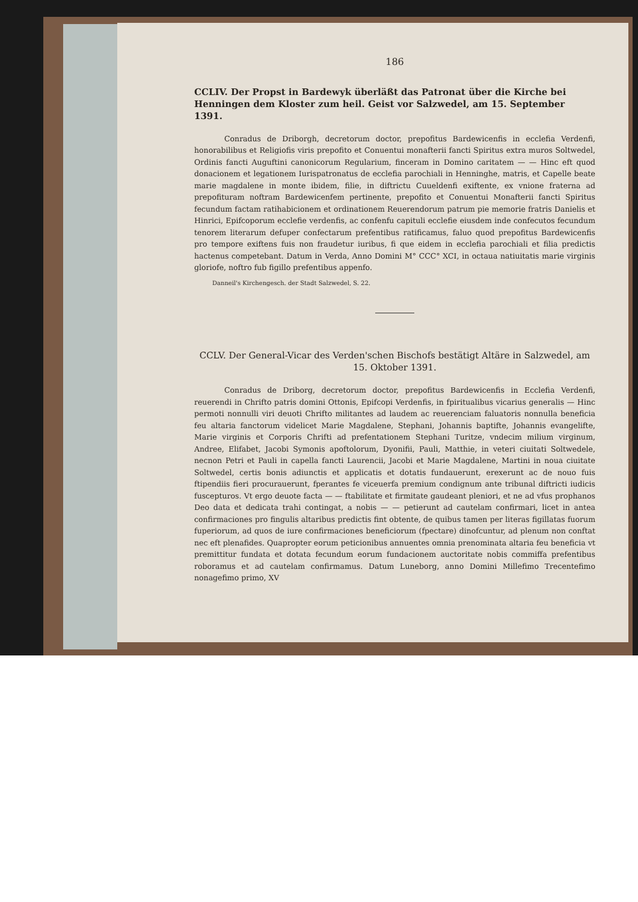186
CCLIV. Der Propst in Bardewyk überläßt das Patronat über die Kirche bei Henningen dem Kloster zum heil. Geist vor Salzwedel, am 15. September 1391.
Conradus de Driborgh, decretorum doctor, prepofitus Bardewicenfis in ecclefia Verdenfi, honorabilibus et Religiofis viris prepofito et Conuentui monafterii fancti Spiritus extra muros Soltwedel, Ordinis fancti Auguftini canonicorum Regularium, finceram in Domino caritatem — — Hinc eft quod donacionem et legationem Iurispatronatus de ecclefia parochiali in Henninghe, matris, et Capelle beate marie magdalene in monte ibidem, filie, in diftrictu Cuueldenfi exiftente, ex vnione fraterna ad prepofituram noftram Bardewicenfem pertinente, prepofito et Conuentui Monafterii fancti Spiritus fecundum factam ratihabicionem et ordinationem Reuerendorum patrum pie memorie fratris Danielis et Hinrici, Epifcoporum ecclefie verdenfis, ac confenfu capituli ecclefie eiusdem inde confecutos fecundum tenorem literarum defuper confectarum prefentibus ratificamus, faluo quod prepofitus Bardewicenfis pro tempore exiftens fuis non fraudetur iuribus, fi que eidem in ecclefia parochiali et filia predictis hactenus competebant. Datum in Verda, Anno Domini M° CCC° XCI, in octaua natiuitatis marie virginis gloriofe, noftro fub figillo prefentibus appenfo.
Danneil's Kirchengesch. der Stadt Salzwedel, S. 22.
CCLV. Der General-Vicar des Verden'schen Bischofs bestätigt Altäre in Salzwedel, am 15. Oktober 1391.
Conradus de Driborg, decretorum doctor, prepofitus Bardewicenfis in Ecclefia Verdenfi, reuerendi in Chrifto patris domini Ottonis, Epifcopi Verdenfis, in fpiritualibus vicarius generalis — Hinc permoti nonnulli viri deuoti Chrifto militantes ad laudem ac reuerenciam faluatoris nonnulla beneficia feu altaria fanctorum videlicet Marie Magdalene, Stephani, Johannis baptifte, Johannis evangelifte, Marie virginis et Corporis Chrifti ad prefentationem Stephani Turitze, vndecim milium virginum, Andree, Elifabet, Jacobi Symonis apoftolorum, Dyonifii, Pauli, Matthie, in veteri ciuitati Soltwedele, necnon Petri et Pauli in capella fancti Laurencii, Jacobi et Marie Magdalene, Martini in noua ciuitate Soltwedel, certis bonis adiunctis et applicatis et dotatis fundauerunt, erexerunt ac de nouo fuis ftipendiis fieri procurauerunt, fperantes fe viceuerfa premium condignum ante tribunal diftricti iudicis fuscepturos. Vt ergo deuote facta — — ftabilitate et firmitate gaudeant pleniori, et ne ad vfus prophanos Deo data et dedicata trahi contingat, a nobis — — petierunt ad cautelam confirmari, licet in antea confirmaciones pro fingulis altaribus predictis fint obtente, de quibus tamen per literas figillatas fuorum fuperiorum, ad quos de iure confirmaciones beneficiorum (fpectare) dinofcuntur, ad plenum non conftat nec eft plenafides. Quapropter eorum peticionibus annuentes omnia prenominata altaria feu beneficia vt premittitur fundata et dotata fecundum eorum fundacionem auctoritate nobis commiffa prefentibus roboramus et ad cautelam confirmamus. Datum Luneborg, anno Domini Millefimo Trecentefimo nonagefimo primo, XV